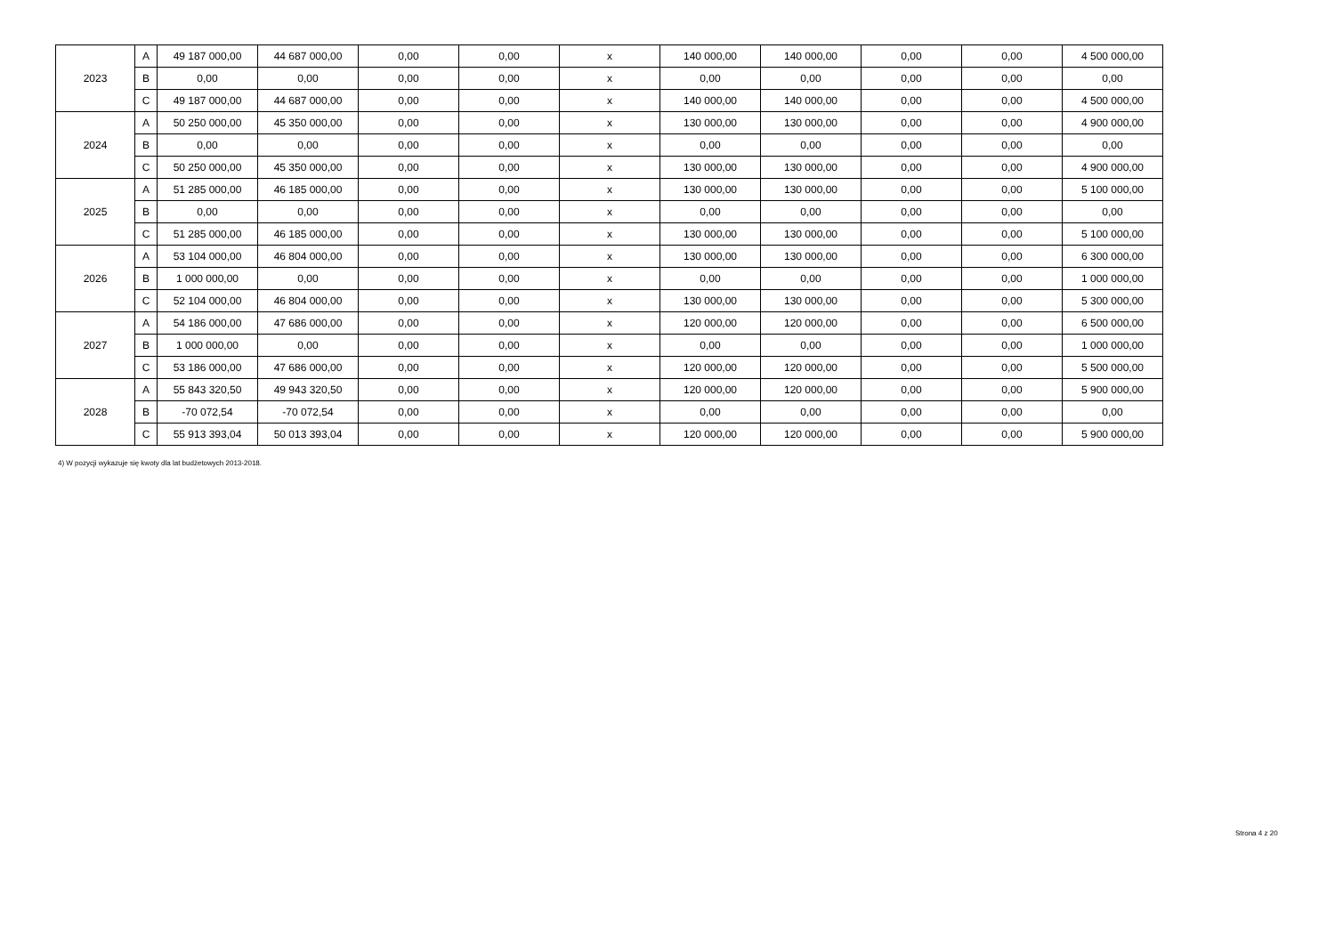| 2023 | A | 49 187 000,00 | 44 687 000,00 | 0,00 | 0,00 | x | 140 000,00 | 140 000,00 | 0,00 | 0,00 | 4 500 000,00 |
| | B | 0,00 | 0,00 | 0,00 | 0,00 | x | 0,00 | 0,00 | 0,00 | 0,00 | 0,00 |
| | C | 49 187 000,00 | 44 687 000,00 | 0,00 | 0,00 | x | 140 000,00 | 140 000,00 | 0,00 | 0,00 | 4 500 000,00 |
| 2024 | A | 50 250 000,00 | 45 350 000,00 | 0,00 | 0,00 | x | 130 000,00 | 130 000,00 | 0,00 | 0,00 | 4 900 000,00 |
| | B | 0,00 | 0,00 | 0,00 | 0,00 | x | 0,00 | 0,00 | 0,00 | 0,00 | 0,00 |
| | C | 50 250 000,00 | 45 350 000,00 | 0,00 | 0,00 | x | 130 000,00 | 130 000,00 | 0,00 | 0,00 | 4 900 000,00 |
| 2025 | A | 51 285 000,00 | 46 185 000,00 | 0,00 | 0,00 | x | 130 000,00 | 130 000,00 | 0,00 | 0,00 | 5 100 000,00 |
| | B | 0,00 | 0,00 | 0,00 | 0,00 | x | 0,00 | 0,00 | 0,00 | 0,00 | 0,00 |
| | C | 51 285 000,00 | 46 185 000,00 | 0,00 | 0,00 | x | 130 000,00 | 130 000,00 | 0,00 | 0,00 | 5 100 000,00 |
| 2026 | A | 53 104 000,00 | 46 804 000,00 | 0,00 | 0,00 | x | 130 000,00 | 130 000,00 | 0,00 | 0,00 | 6 300 000,00 |
| | B | 1 000 000,00 | 0,00 | 0,00 | 0,00 | x | 0,00 | 0,00 | 0,00 | 0,00 | 1 000 000,00 |
| | C | 52 104 000,00 | 46 804 000,00 | 0,00 | 0,00 | x | 130 000,00 | 130 000,00 | 0,00 | 0,00 | 5 300 000,00 |
| 2027 | A | 54 186 000,00 | 47 686 000,00 | 0,00 | 0,00 | x | 120 000,00 | 120 000,00 | 0,00 | 0,00 | 6 500 000,00 |
| | B | 1 000 000,00 | 0,00 | 0,00 | 0,00 | x | 0,00 | 0,00 | 0,00 | 0,00 | 1 000 000,00 |
| | C | 53 186 000,00 | 47 686 000,00 | 0,00 | 0,00 | x | 120 000,00 | 120 000,00 | 0,00 | 0,00 | 5 500 000,00 |
| 2028 | A | 55 843 320,50 | 49 943 320,50 | 0,00 | 0,00 | x | 120 000,00 | 120 000,00 | 0,00 | 0,00 | 5 900 000,00 |
| | B | -70 072,54 | -70 072,54 | 0,00 | 0,00 | x | 0,00 | 0,00 | 0,00 | 0,00 | 0,00 |
| | C | 55 913 393,04 | 50 013 393,04 | 0,00 | 0,00 | x | 120 000,00 | 120 000,00 | 0,00 | 0,00 | 5 900 000,00 |
4) W pozycji wykazuje się kwoty dla lat budżetowych 2013-2018.
Strona 4 z 20